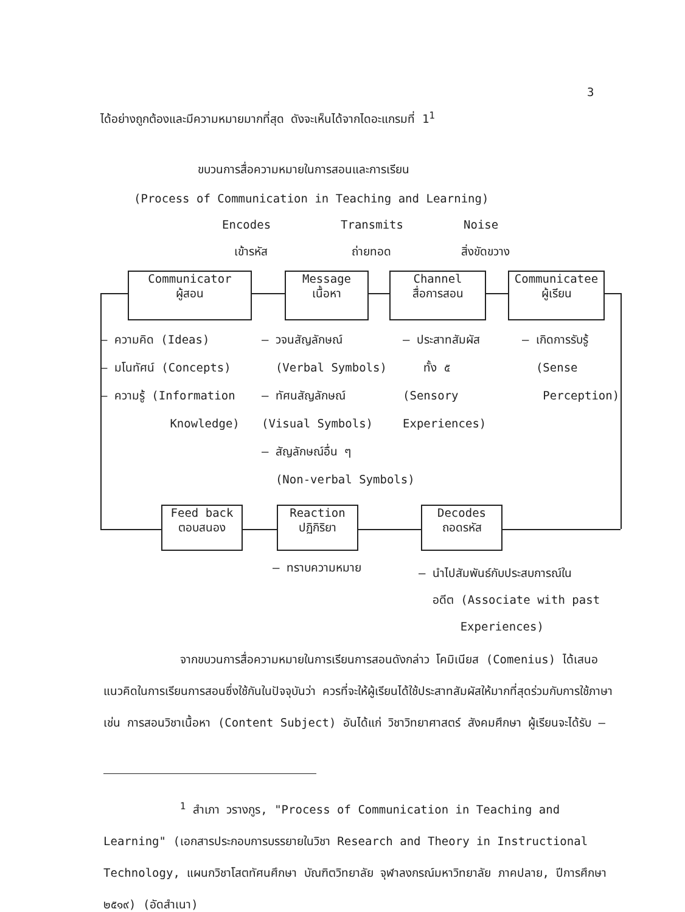3
ได้อย่างถูกต้องและมีความหมายมากที่สุด ดังจะเห็นได้จากไดอะแกรมที่ 1<sup>1</sup>
ขบวนการสื่อความหมายในการสอนและการเรียน
(Process of Communication in Teaching and Learning)
Encodes Transmits Noise
เข้ารหัส ถ่ายทอด สิ่งขัดขวาง
Communicator
ผู้สอน
Message
เนื้อหา
Channel
สื่อการสอน
Communicatee
ผู้เรียน
– ความคิด (Ideas)
– มโนทัศน์ (Concepts)
– ความรู้ (Information
Knowledge)
– วจนสัญลักษณ์
(Verbal Symbols)
– ทัศนสัญลักษณ์
(Visual Symbols)
– สัญลักษณ์อื่น ๆ
(Non-verbal Symbols)
– ประสาทสัมผัส
ทั้ง ๕
(Sensory
Experiences)
– เกิดการรับรู้
(Sense
Perception)
Feed back
ตอบสนอง
Reaction
ปฏิกิริยา
Decodes
ถอดรหัส
– ทราบความหมาย
– นำไปสัมพันธ์กับประสบการณ์ใน
อดีต (Associate with past
Experiences)
จากขบวนการสื่อความหมายในการเรียนการสอนดังกล่าว โคมิเนียส (Comenius) ได้เสนอแนวคิดในการเรียนการสอนซึ่งใช้กันในปัจจุบันว่า ควรที่จะให้ผู้เรียนได้ใช้ประสาทสัมผัสให้มากที่สุดร่วมกับการใช้ภาษา เช่น การสอนวิชาเนื้อหา (Content Subject) อันได้แก่ วิชาวิทยาศาสตร์ สังคมศึกษา ผู้เรียนจะได้รับ –
<sup>1</sup> สำเภา วรางกูร, "Process of Communication in Teaching and Learning" (เอกสารประกอบการบรรยายในวิชา Research and Theory in Instructional Technology, แผนกวิชาโสตทัศนศึกษา บัณฑิตวิทยาลัย จุฬาลงกรณ์มหาวิทยาลัย ภาคปลาย, ปีการศึกษา ๒๕๑๙) (อัดสำเนา)